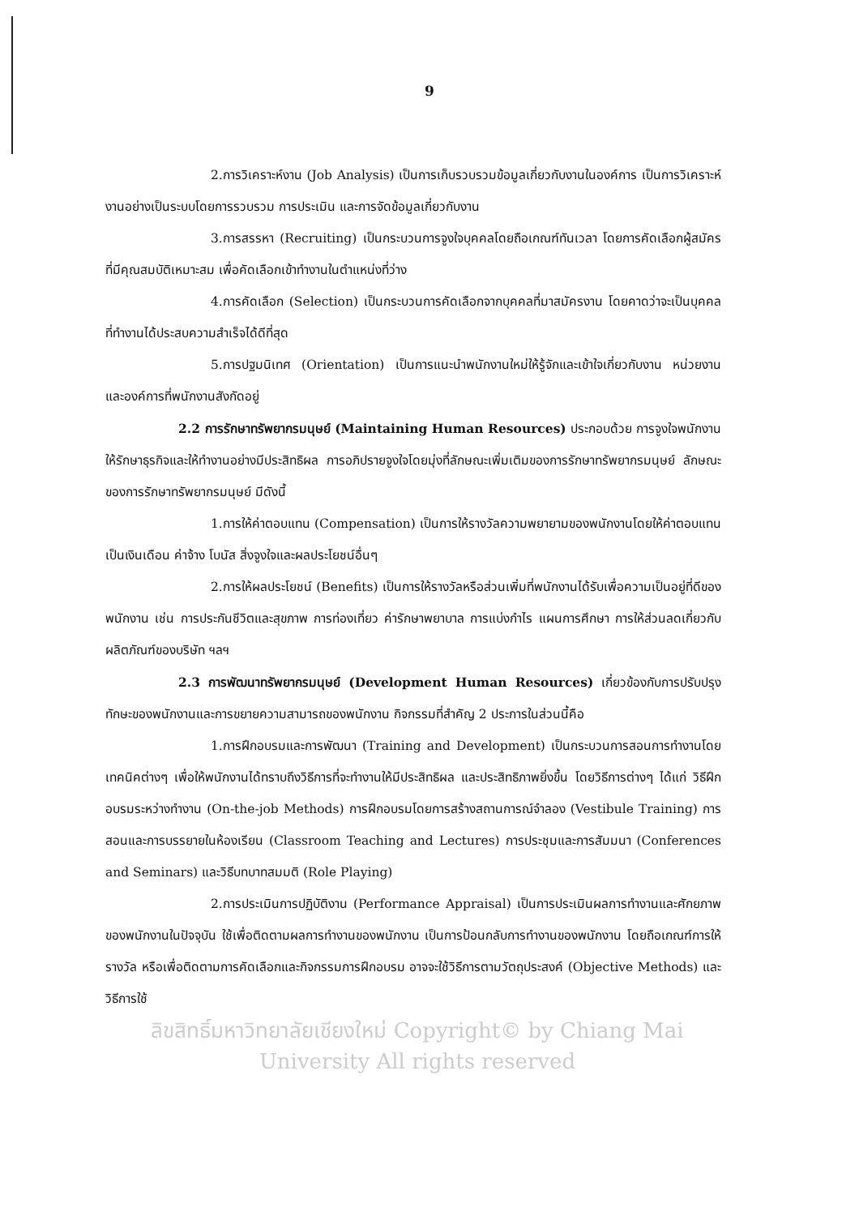9
2.การวิเคราะห์งาน (Job Analysis) เป็นการเก็บรวบรวมข้อมูลเกี่ยวกับงานในองค์การ เป็นการวิเคราะห์งานอย่างเป็นระบบโดยการรวบรวม การประเมิน และการจัดข้อมูลเกี่ยวกับงาน
3.การสรรหา (Recruiting) เป็นกระบวนการจูงใจบุคคลโดยถือเกณฑ์ทันเวลา โดยการคัดเลือกผู้สมัครที่มีคุณสมบัติเหมาะสม เพื่อคัดเลือกเข้าทำงานในตำแหน่งที่ว่าง
4.การคัดเลือก (Selection) เป็นกระบวนการคัดเลือกจากบุคคลที่มาสมัครงาน โดยคาดว่าจะเป็นบุคคลที่ทำงานได้ประสบความสำเร็จได้ดีที่สุด
5.การปฐมนิเทศ (Orientation) เป็นการแนะนำพนักงานใหม่ให้รู้จักและเข้าใจเกี่ยวกับงาน หน่วยงาน และองค์การที่พนักงานสังกัดอยู่
2.2 การรักษาทรัพยากรมนุษย์ (Maintaining Human Resources) ประกอบด้วย การจูงใจพนักงานให้รักษาธุรกิจและให้ทำงานอย่างมีประสิทธิผล การอภิปรายจูงใจโดยมุ่งที่ลักษณะเพิ่มเติมของการรักษาทรัพยากรมนุษย์ ลักษณะของการรักษาทรัพยากรมนุษย์ มีดังนี้
1.การให้ค่าตอบแทน (Compensation) เป็นการให้รางวัลความพยายามของพนักงานโดยให้ค่าตอบแทนเป็นเงินเดือน ค่าจ้าง โบนัส สิ่งจูงใจและผลประโยชน์อื่นๆ
2.การให้ผลประโยชน์ (Benefits) เป็นการให้รางวัลหรือส่วนเพิ่มที่พนักงานได้รับเพื่อความเป็นอยู่ที่ดีของพนักงาน เช่น การประกันชีวิตและสุขภาพ การท่องเที่ยว ค่ารักษาพยาบาล การแบ่งกำไร แผนการศึกษา การให้ส่วนลดเกี่ยวกับผลิตภัณฑ์ของบริษัท ฯลฯ
2.3 การพัฒนาทรัพยากรมนุษย์ (Development Human Resources) เกี่ยวข้องกับการปรับปรุงทักษะของพนักงานและการขยายความสามารถของพนักงาน กิจกรรมที่สำคัญ 2 ประการในส่วนนี้คือ
1.การฝึกอบรมและการพัฒนา (Training and Development) เป็นกระบวนการสอนการทำงานโดยเทคนิคต่างๆ เพื่อให้พนักงานได้ทราบถึงวิธีการที่จะทำงานให้มีประสิทธิผล และประสิทธิภาพยิ่งขึ้น โดยวิธีการต่างๆ ได้แก่ วิธีฝึกอบรมระหว่างทำงาน (On-the-job Methods) การฝึกอบรมโดยการสร้างสถานการณ์จำลอง (Vestibule Training) การสอนและการบรรยายในห้องเรียน (Classroom Teaching and Lectures) การประชุมและการสัมมนา (Conferences and Seminars) และวิธีบทบาทสมมติ (Role Playing)
2.การประเมินการปฏิบัติงาน (Performance Appraisal) เป็นการประเมินผลการทำงานและศักยภาพของพนักงานในปัจจุบัน ใช้เพื่อติดตามผลการทำงานของพนักงาน เป็นการป้อนกลับการทำงานของพนักงาน โดยถือเกณฑ์การให้รางวัล หรือเพื่อติดตามการคัดเลือกและกิจกรรมการฝึกอบรม อาจจะใช้วิธีการตามวัตถุประสงค์ (Objective Methods) และวิธีการใช้
ลิขสิทธิ์มหาวิทยาลัยเชียงใหม่ Copyright© by Chiang Mai University All rights reserved